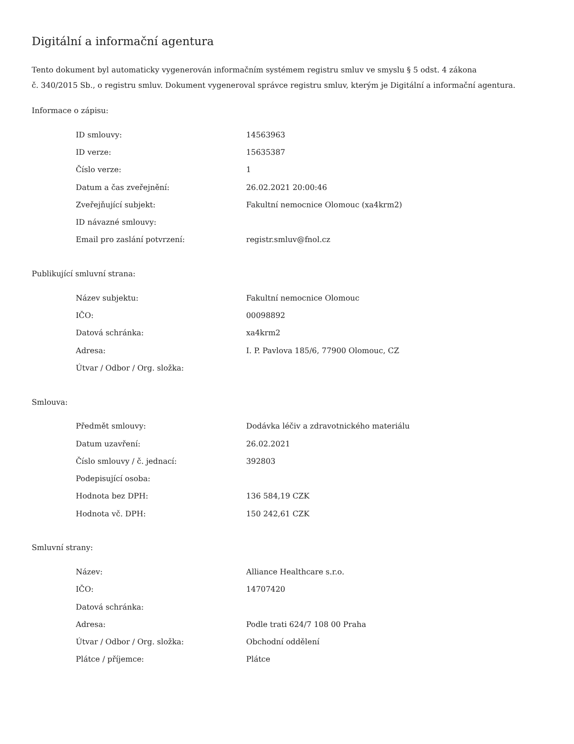Digitální a informační agentura
Tento dokument byl automaticky vygenerován informačním systémem registru smluv ve smyslu § 5 odst. 4 zákona
č. 340/2015 Sb., o registru smluv. Dokument vygeneroval správce registru smluv, kterým je Digitální a informační agentura.
Informace o zápisu:
| ID smlouvy: | 14563963 |
| ID verze: | 15635387 |
| Číslo verze: | 1 |
| Datum a čas zveřejnění: | 26.02.2021 20:00:46 |
| Zveřejňující subjekt: | Fakultní nemocnice Olomouc (xa4krm2) |
| ID návazné smlouvy: | |
| Email pro zaslání potvrzení: | registr.smluv@fnol.cz |
Publikující smluvní strana:
| Název subjektu: | Fakultní nemocnice Olomouc |
| IČO: | 00098892 |
| Datová schránka: | xa4krm2 |
| Adresa: | I. P. Pavlova 185/6, 77900 Olomouc, CZ |
| Útvar / Odbor / Org. složka: | |
Smlouva:
| Předmět smlouvy: | Dodávka léčiv a zdravotnického materiálu |
| Datum uzavření: | 26.02.2021 |
| Číslo smlouvy / č. jednací: | 392803 |
| Podepisující osoba: | |
| Hodnota bez DPH: | 136 584,19 CZK |
| Hodnota vč. DPH: | 150 242,61 CZK |
Smluvní strany:
| Název: | Alliance Healthcare s.r.o. |
| IČO: | 14707420 |
| Datová schránka: | |
| Adresa: | Podle trati 624/7 108 00 Praha |
| Útvar / Odbor / Org. složka: | Obchodní oddělení |
| Plátce / příjemce: | Plátce |